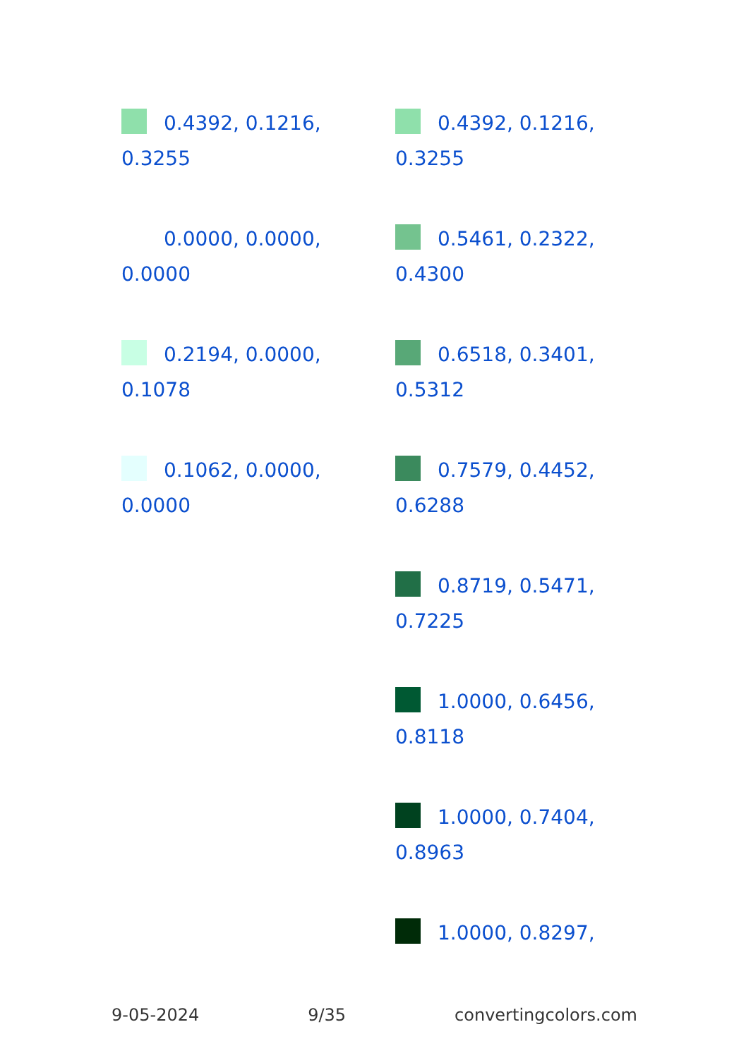0.4392, 0.1216, 0.3255
0.0000, 0.0000, 0.0000
0.2194, 0.0000, 0.1078
0.1062, 0.0000, 0.0000
0.4392, 0.1216, 0.3255
0.5461, 0.2322, 0.4300
0.6518, 0.3401, 0.5312
0.7579, 0.4452, 0.6288
0.8719, 0.5471, 0.7225
1.0000, 0.6456, 0.8118
1.0000, 0.7404, 0.8963
1.0000, 0.8297,
9-05-2024 9/35 convertingcolors.com